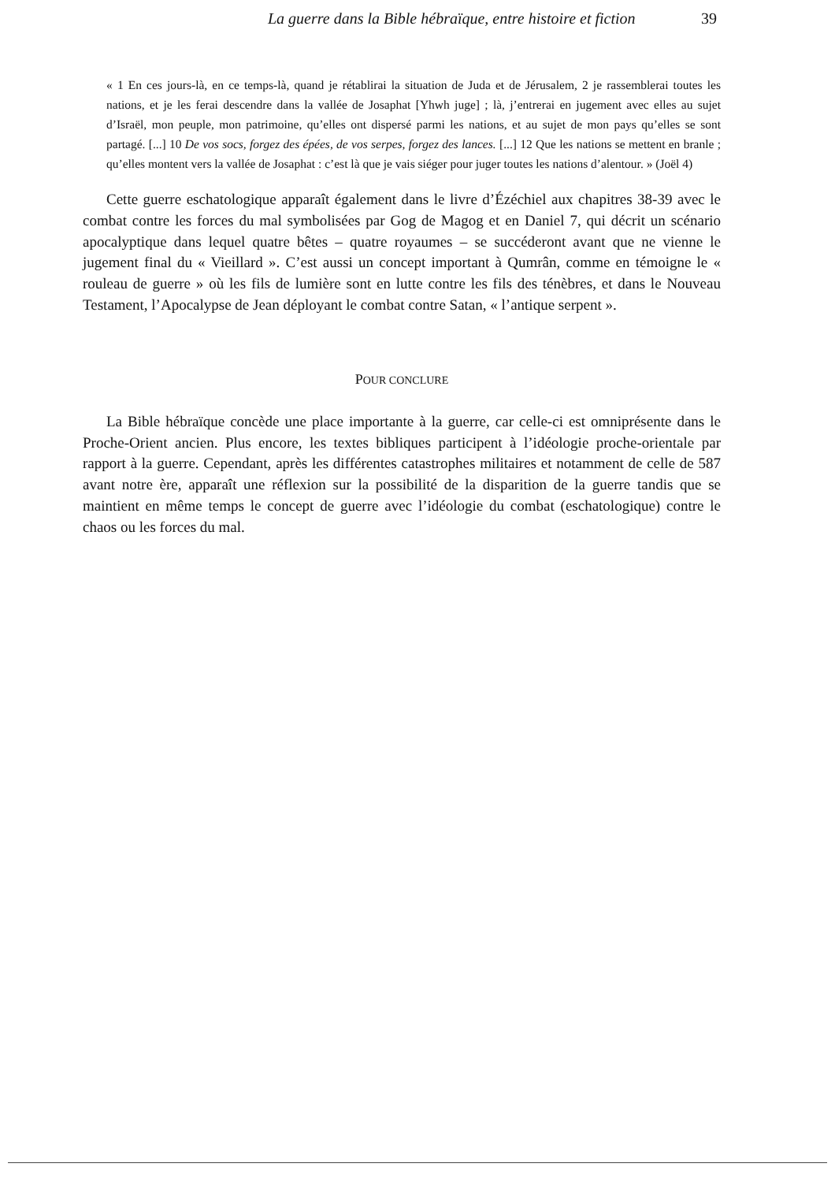La guerre dans la Bible hébraïque, entre histoire et fiction 39
« 1 En ces jours-là, en ce temps-là, quand je rétablirai la situation de Juda et de Jérusalem, 2 je rassemblerai toutes les nations, et je les ferai descendre dans la vallée de Josaphat [Yhwh juge] ; là, j’entrerai en jugement avec elles au sujet d’Israël, mon peuple, mon patrimoine, qu’elles ont dispersé parmi les nations, et au sujet de mon pays qu’elles se sont partagé. [...] 10 De vos socs, forgez des épées, de vos serpes, forgez des lances. [...] 12 Que les nations se mettent en branle ; qu’elles montent vers la vallée de Josaphat : c’est là que je vais siéger pour juger toutes les nations d’alentour. » (Joël 4)
Cette guerre eschatologique apparaît également dans le livre d’Ézéchiel aux chapitres 38-39 avec le combat contre les forces du mal symbolisées par Gog de Magog et en Daniel 7, qui décrit un scénario apocalyptique dans lequel quatre bêtes – quatre royaumes – se succéderont avant que ne vienne le jugement final du « Vieillard ». C’est aussi un concept important à Qumrân, comme en témoigne le « rouleau de guerre » où les fils de lumière sont en lutte contre les fils des ténèbres, et dans le Nouveau Testament, l’Apocalypse de Jean déployant le combat contre Satan, « l’antique serpent ».
POUR CONCLURE
La Bible hébraïque concède une place importante à la guerre, car celle-ci est omniprésente dans le Proche-Orient ancien. Plus encore, les textes bibliques participent à l’idéologie proche-orientale par rapport à la guerre. Cependant, après les différentes catastrophes militaires et notamment de celle de 587 avant notre ère, apparaît une réflexion sur la possibilité de la disparition de la guerre tandis que se maintient en même temps le concept de guerre avec l’idéologie du combat (eschatologique) contre le chaos ou les forces du mal.